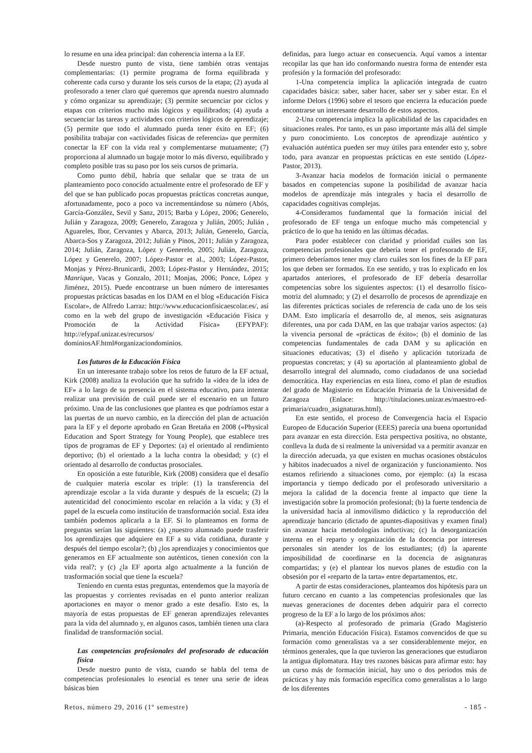lo resume en una idea principal: dan coherencia interna a la EF.
Desde nuestro punto de vista, tiene también otras ventajas complementarias: (1) permite programa de forma equilibrada y coherente cada curso y durante los seis cursos de la etapa; (2) ayuda al profesorado a tener claro qué queremos que aprenda nuestro alumnado y cómo organizar su aprendizaje; (3) permite secuenciar por ciclos y etapas con criterios mucho más lógicos y equilibrados; (4) ayuda a secuenciar las tareas y actividades con criterios lógicos de aprendizaje; (5) permite que todo el alumnado pueda tener éxito en EF; (6) posibilita trabajar con «actividades físicas de referencia» que permiten conectar la EF con la vida real y complementarse mutuamente; (7) proporciona al alumnado un bagaje motor lo más diverso, equilibrado y completo posible tras su paso por los seis cursos de primaria.
Como punto débil, habría que señalar que se trata de un planteamiento poco conocido actualmente entre el profesorado de EF y del que se han publicado pocas propuestas prácticas concretas aunque, afortunadamente, poco a poco va incrementándose su número (Abós, García-González, Sevil y Sanz, 2015; Barba y López, 2006; Generelo, Julián y Zaragoza, 2009; Generelo, Zaragoza y Julián, 2005; Julián , Aguareles, Ibor, Cervantes y Abarca, 2013; Julián, Generelo, García, Abarca-Sos y Zaragoza, 2012; Julián y Pinos, 2011; Julián y Zaragoza, 2014; Julián, Zaragoza, López y Generelo, 2005; Julián, Zaragoza, López y Generelo, 2007; López-Pastor et al., 2003; López-Pastor, Monjas y Pérez-Brunicardi, 2003; López-Pastor y Hernández, 2015; Manrique, Vacas y Gonzalo, 2011; Monjas, 2006; Ponce, López y Jiménez, 2015). Puede encontrarse un buen número de interesantes propuestas prácticas basadas en los DAM en el blog «Educación Física Escolar», de Alfredo Larraz: http://www.educacionfisicaescolar.es/, así como en la web del grupo de investigación «Educación Física y Promoción de la Actividad Física» (EFYPAF): http://efypaf.unizar.es/recursos/ dominiosAF.html#organizaciondominios.
Los futuros de la Educación Física
En un interesante trabajo sobre los retos de futuro de la EF actual, Kirk (2008) analiza la evolución que ha sufrido la «idea de la idea de EF» a lo largo de su presencia en el sistema educativo, para intentar realizar una previsión de cuál puede ser el escenario en un futuro próximo. Una de las conclusiones que plantea es que podríamos estar a las puertas de un nuevo cambio, en la dirección del plan de actuación para la EF y el deporte aprobado en Gran Bretaña en 2008 («Physical Education and Sport Strategy for Young People), que establece tres tipos de programas de EF y Deportes: (a) el orientado al rendimiento deportivo; (b) el orientado a la lucha contra la obesidad; y (c) el orientado al desarrollo de conductas prosociales.
En oposición a este futurible, Kirk (2008) considera que el desafío de cualquier materia escolar es triple: (1) la transferencia del aprendizaje escolar a la vida durante y después de la escuela; (2) la autenticidad del conocimiento escolar en relación a la vida; y (3) el papel de la escuela como institución de transformación social. Esta idea también podemos aplicarla a la EF. Si lo planteamos en forma de preguntas serían las siguientes: (a) ¿nuestro alumnado puede trasferir los aprendizajes que adquiere en EF a su vida cotidiana, durante y después del tiempo escolar?; (b) ¿los aprendizajes y conocimientos que generamos en EF actualmente son auténticos, tienen conexión con la vida real?; y (c) ¿la EF aporta algo actualmente a la función de trasformación social que tiene la escuela?
Teniendo en cuenta estas preguntas, entendemos que la mayoría de las propuestas y corrientes revisadas en el punto anterior realizan aportaciones en mayor o menor grado a este desafío. Esto es, la mayoría de estas propuestas de EF generan aprendizajes relevantes para la vida del alumnado y, en algunos casos, también tienen una clara finalidad de transformación social.
Las competencias profesionales del profesorado de educación física
Desde nuestro punto de vista, cuando se habla del tema de competencias profesionales lo esencial es tener una serie de ideas básicas bien
definidas, para luego actuar en consecuencia. Aquí vamos a intentar recopilar las que han ido conformando nuestra forma de entender esta profesión y la formación del profesorado:
1-Una competencia implica la aplicación integrada de cuatro capacidades básica: saber, saber hacer, saber ser y saber estar. En el informe Delors (1996) sobre el tesoro que encierra la educación puede encontrarse un interesante desarrollo de estos aspectos.
2-Una competencia implica la aplicabilidad de las capacidades en situaciones reales. Por tanto, es un paso importante más allá del simple y puro conocimiento. Los conceptos de aprendizaje auténtico y evaluación auténtica pueden ser muy útiles para entender esto y, sobre todo, para avanzar en propuestas prácticas en este sentido (López-Pastor, 2013).
3-Avanzar hacia modelos de formación inicial o permanente basados en competencias supone la posibilidad de avanzar hacia modelos de aprendizaje más integrales y hacia el desarrollo de capacidades cognitivas complejas.
4-Consideramos fundamental que la formación inicial del profesorado de EF tenga un enfoque mucho más competencial y práctico de lo que ha tenido en las últimas décadas.
Para poder establecer con claridad y prioridad cuáles son las competencias profesionales que debería tener el profesorado de EF, primero deberíamos tener muy claro cuáles son los fines de la EF para los que deben ser formados. En ese sentido, y tras lo explicado en los apartados anteriores, el profesorado de EF debería desarrollar competencias sobre los siguientes aspectos: (1) el desarrollo físico-motriz del alumnado; y (2) el desarrollo de procesos de aprendizaje en las diferentes prácticas sociales de referencia de cada uno de los seis DAM. Esto implicaría el desarrollo de, al menos, seis asignaturas diferentes, una por cada DAM, en las que trabajar varios aspectos: (a) la vivencia personal de «prácticas de éxito»; (b) el dominio de las competencias fundamentales de cada DAM y su aplicación en situaciones educativas; (3) el diseño y aplicación tutorizada de propuestas concretas; y (4) su aportación al planteamiento global de desarrollo integral del alumnado, como ciudadanos de una sociedad democrática. Hay experiencias en esta línea, como el plan de estudios del grado de Magisterio en Educación Primaria de la Universidad de Zaragoza (Enlace: http://titulaciones.unizar.es/maestro-ed-primaria/cuadro_asignaturas.html).
En este sentido, el proceso de Convergencia hacia el Espacio Europeo de Educación Superior (EEES) parecía una buena oportunidad para avanzar en esta dirección. Esta perspectiva positiva, no obstante, conlleva la duda de si realmente la universidad va a permitir avanzar en la dirección adecuada, ya que existen en muchas ocasiones obstáculos y hábitos inadecuados a nivel de organización y funcionamiento. Nos estamos refiriendo a situaciones como, por ejemplo: (a) la escasa importancia y tiempo dedicado por el profesorado universitario a mejora la calidad de la docencia frente al impacto que tiene la investigación sobre la promoción profesional; (b) la fuerte tendencia de la universidad hacía al inmovilismo didáctico y la reproducción del aprendizaje bancario (dictado de apuntes-diapositivas y examen final) sin avanzar hacia metodologías inductivas; (c) la desorganización interna en el reparto y organización de la docencia por intereses personales sin atender los de los estudiantes; (d) la aparente imposibilidad de coordinarse en la docencia de asignaturas compartidas; y (e) el plantear los nuevos planes de estudio con la obsesión por el «reparto de la tarta» entre departamentos, etc.
A partir de estas consideraciones, planteamos dos hipótesis para un futuro cercano en cuanto a las competencias profesionales que las nuevas generaciones de docentes deben adquirir para el correcto progreso de la EF a lo largo de los próximos años:
(a)-Respecto al profesorado de primaria (Grado Magisterio Primaria, mención Educación Física). Estamos convencidos de que su formación como generalistas va a ser considerablemente mejor, en términos generales, que la que tuvieron las generaciones que estudiaron la antigua diplomatura. Hay tres razones básicas para afirmar esto: hay un curso más de formación inicial, hay uno o dos periodos más de prácticas y hay más formación específica como generalistas a lo largo de los diferentes
Retos, número 29, 2016 (1º semestre) - 185 -